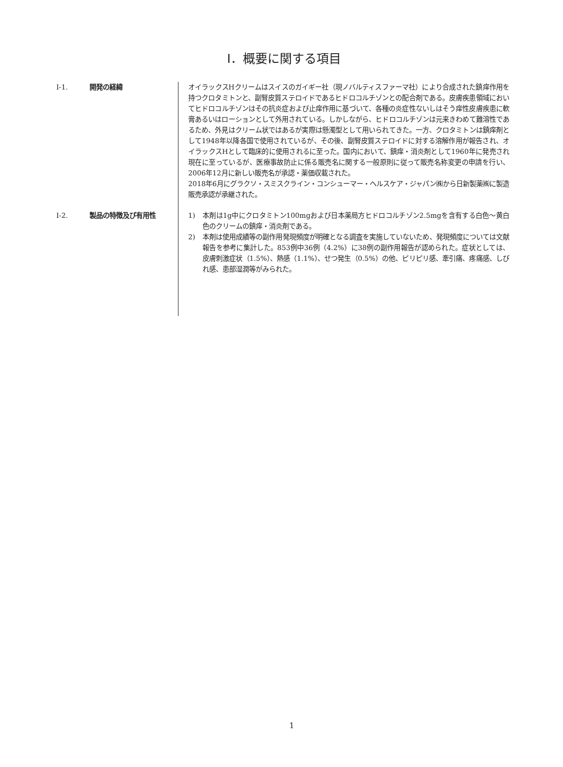Ⅰ．概要に関する項目
Ⅰ-1. 開発の経緯 オイラックスHクリームはスイスのガイギー社（現ノバルティスファーマ社）により合成された鎮痒作用を持つクロタミトンと、副腎皮質ステロイドであるヒドロコルチゾンとの配合剤である。皮膚疾患領域においてヒドロコルチゾンはその抗炎症および止痒作用に基づいて、各種の炎症性ないしはそう痒性皮膚疾患に軟膏あるいはローションとして外用されている。しかしながら、ヒドロコルチゾンは元来きわめて難溶性であるため、外見はクリーム状ではあるが実際は懸濁型として用いられてきた。一方、クロタミトンは鎮痒剤として1948年以降各国で使用されているが、その後、副腎皮質ステロイドに対する溶解作用が報告され、オイラックスHとして臨床的に使用されるに至った。国内において、鎮痒・消炎剤として1960年に発売され現在に至っているが、医療事故防止に係る販売名に関する一般原則に従って販売名称変更の申請を行い、2006年12月に新しい販売名が承認・薬価収載された。
2018年6月にグラクソ・スミスクライン・コンシューマー・ヘルスケア・ジャパン㈱から日新製薬㈱に製造販売承認が承継された。
Ⅰ-2. 製品の特徴及び有用性 1) 本剤は1g中にクロタミトン100mgおよび日本薬局方ヒドロコルチゾン2.5mgを含有する白色～黄白色のクリームの鎮痒・消炎剤である。
2) 本剤は使用成績等の副作用発現頻度が明確となる調査を実施していないため、発現頻度については文献報告を参考に集計した。853例中36例（4.2%）に38例の副作用報告が認められた。症状としては、皮膚刺激症状（1.5%）、熱感（1.1%）、せつ発生（0.5%）の他、ピリピリ感、牽引痛、疼痛感、しびれ感、患部湿潤等がみられた。
1